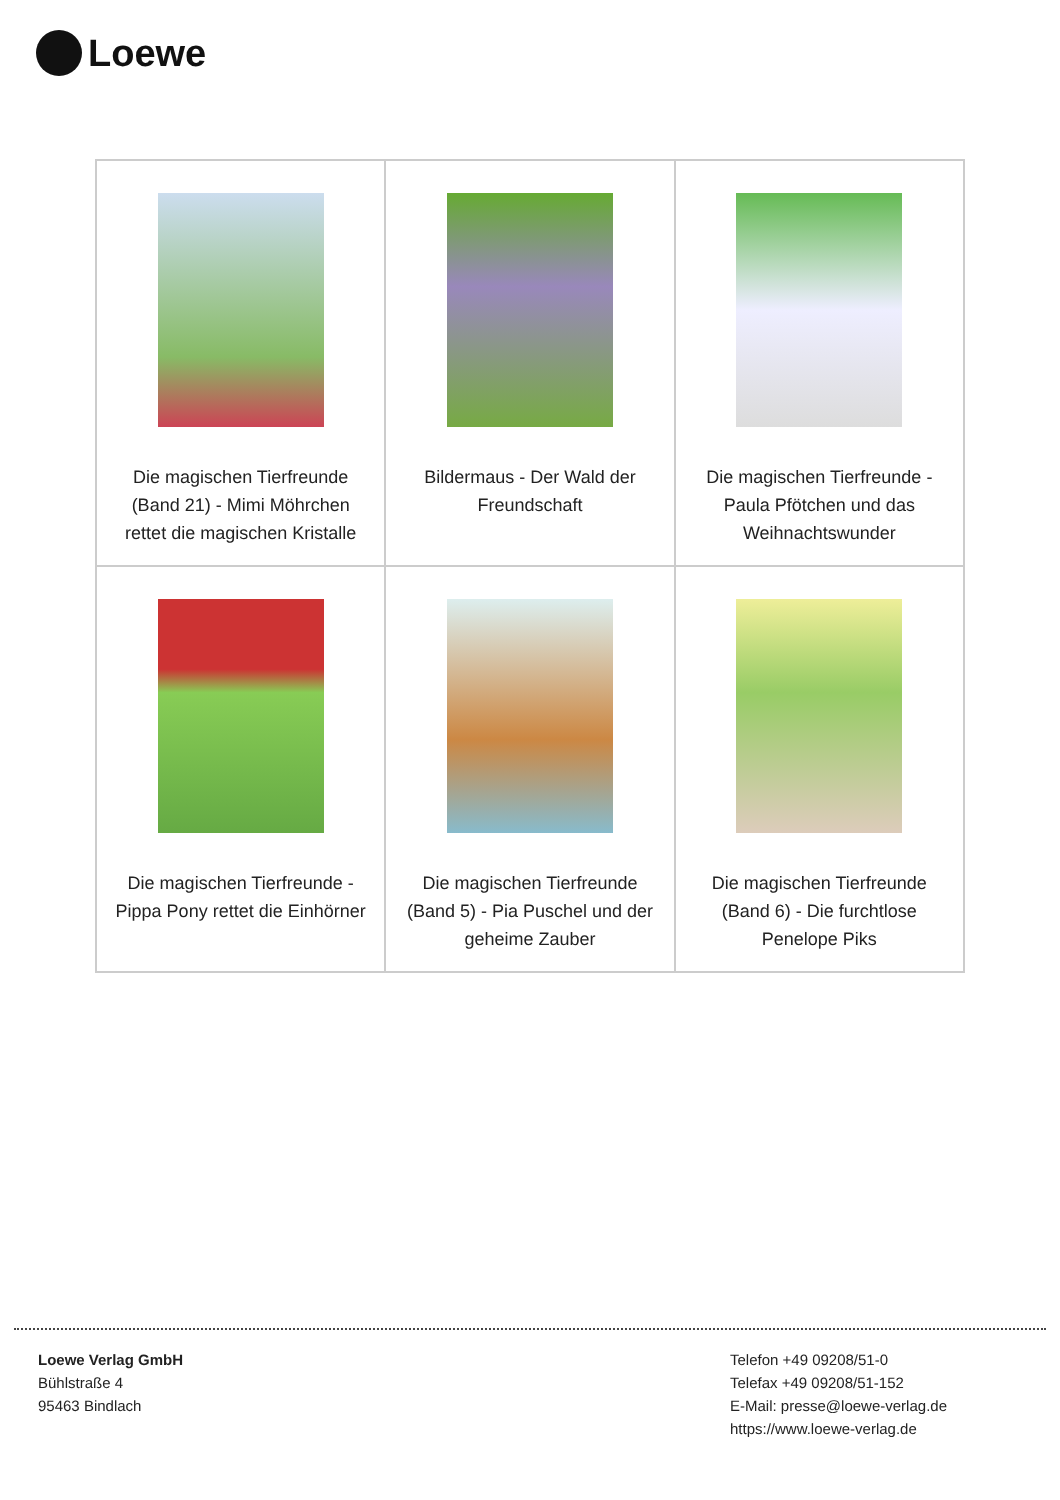Loewe
| Die magischen Tierfreunde (Band 21) - Mimi Möhrchen rettet die magischen Kristalle | Bildermaus - Der Wald der Freundschaft | Die magischen Tierfreunde - Paula Pfötchen und das Weihnachtswunder |
| Die magischen Tierfreunde - Pippa Pony rettet die Einhörner | Die magischen Tierfreunde (Band 5) - Pia Puschel und der geheime Zauber | Die magischen Tierfreunde (Band 6) - Die furchtlose Penelope Piks |
Loewe Verlag GmbH
Bühlstraße 4
95463 Bindlach
Telefon +49 09208/51-0
Telefax +49 09208/51-152
E-Mail: presse@loewe-verlag.de
https://www.loewe-verlag.de